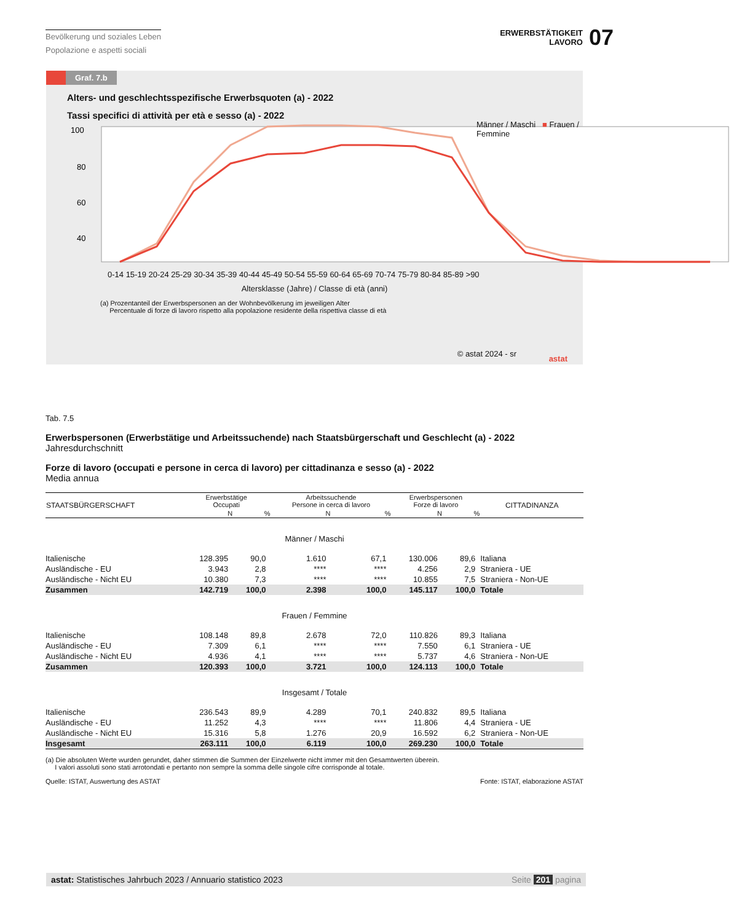Bevölkerung und soziales Leben
Popolazione e aspetti sociali
ERWERBSTÄTIGKEIT
LAVORO
07
Graf. 7.b
Alters- und geschlechtsspezifische Erwerbsquoten (a) - 2022
Tassi specifici di attività per età e sesso (a) - 2022
Männer / Maschi ■ Frauen / Femmine
100
80
60
40
0-14 15-19 20-24 25-29 30-34 35-39 40-44 45-49 50-54 55-59 60-64 65-69 70-74 75-79 80-84 85-89 >90
Altersklasse (Jahre) / Classe di età (anni)
(a) Prozentanteil der Erwerbspersonen an der Wohnbevölkerung im jeweiligen Alter
Percentuale di forze di lavoro rispetto alla popolazione residente della rispettiva classe di età
© astat 2024 - sr
astat
Tab. 7.5
Erwerbspersonen (Erwerbstätige und Arbeitssuchende) nach Staatsbürgerschaft und Geschlecht (a) - 2022
Jahresdurchschnitt
Forze di lavoro (occupati e persone in cerca di lavoro) per cittadinanza e sesso (a) - 2022
Media annua
| STAATSBÜRGERSCHAFT | Erwerbstätige Occupati | | Arbeitssuchende Persone in cerca di lavoro | | Erwerbspersonen Forze di lavoro | | CITTADINANZA |
| --- | --- | --- | --- | --- | --- | --- | --- |
| | N | % | N | % | N | % | |
| Männer / Maschi | | | | | | | |
| Italienische | 128.395 | 90,0 | 1.610 | 67,1 | 130.006 | 89,6 | Italiana |
| Ausländische - EU | 3.943 | 2,8 | **** | **** | 4.256 | 2,9 | Straniera - UE |
| Ausländische - Nicht EU | 10.380 | 7,3 | **** | **** | 10.855 | 7,5 | Straniera - Non-UE |
| Zusammen | 142.719 | 100,0 | 2.398 | 100,0 | 145.117 | 100,0 | Totale |
| Frauen / Femmine | | | | | | | |
| Italienische | 108.148 | 89,8 | 2.678 | 72,0 | 110.826 | 89,3 | Italiana |
| Ausländische - EU | 7.309 | 6,1 | **** | **** | 7.550 | 6,1 | Straniera - UE |
| Ausländische - Nicht EU | 4.936 | 4,1 | **** | **** | 5.737 | 4,6 | Straniera - Non-UE |
| Zusammen | 120.393 | 100,0 | 3.721 | 100,0 | 124.113 | 100,0 | Totale |
| Insgesamt / Totale | | | | | | | |
| Italienische | 236.543 | 89,9 | 4.289 | 70,1 | 240.832 | 89,5 | Italiana |
| Ausländische - EU | 11.252 | 4,3 | **** | **** | 11.806 | 4,4 | Straniera - UE |
| Ausländische - Nicht EU | 15.316 | 5,8 | 1.276 | 20,9 | 16.592 | 6,2 | Straniera - Non-UE |
| Insgesamt | 263.111 | 100,0 | 6.119 | 100,0 | 269.230 | 100,0 | Totale |
(a) Die absoluten Werte wurden gerundet, daher stimmen die Summen der Einzelwerte nicht immer mit den Gesamtwerten überein.
I valori assoluti sono stati arrotondati e pertanto non sempre la somma delle singole cifre corrisponde al totale.
Quelle: ISTAT, Auswertung des ASTAT Fonte: ISTAT, elaborazione ASTAT
astat: Statistisches Jahrbuch 2023 / Annuario statistico 2023 Seite 201 pagina